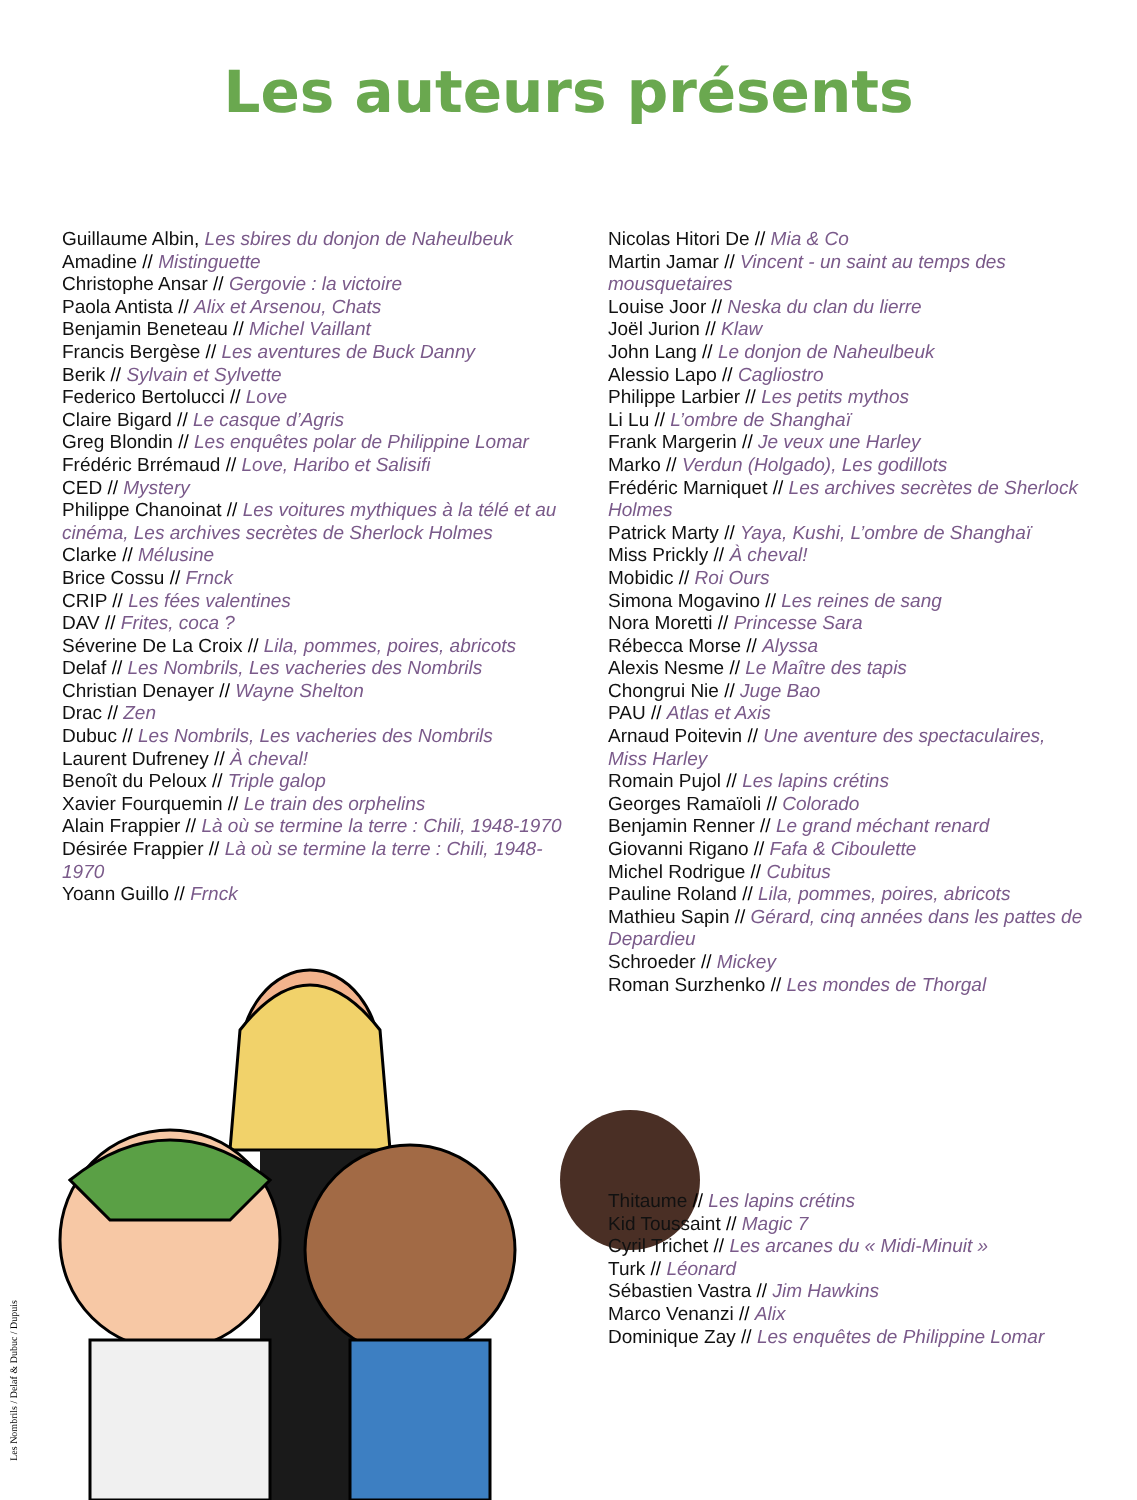Les auteurs présents
Guillaume Albin, Les sbires du donjon de Naheulbeuk
Amadine // Mistinguette
Christophe Ansar // Gergovie : la victoire
Paola Antista // Alix et Arsenou, Chats
Benjamin Beneteau // Michel Vaillant
Francis Bergèse // Les aventures de Buck Danny
Berik // Sylvain et Sylvette
Federico Bertolucci // Love
Claire Bigard // Le casque d’Agris
Greg Blondin // Les enquêtes polar de Philippine Lomar
Frédéric Brrémaud // Love, Haribo et Salisifi
CED // Mystery
Philippe Chanoinat // Les voitures mythiques à la télé et au cinéma, Les archives secrètes de Sherlock Holmes
Clarke // Mélusine
Brice Cossu // Frnck
CRIP // Les fées valentines
DAV // Frites, coca ?
Séverine De La Croix // Lila, pommes, poires, abricots
Delaf // Les Nombrils, Les vacheries des Nombrils
Christian Denayer // Wayne Shelton
Drac // Zen
Dubuc // Les Nombrils, Les vacheries des Nombrils
Laurent Dufreney // À cheval!
Benoît du Peloux // Triple galop
Xavier Fourquemin // Le train des orphelins
Alain Frappier // Là où se termine la terre : Chili, 1948-1970
Désirée Frappier // Là où se termine la terre : Chili, 1948-1970
Yoann Guillo // Frnck
Nicolas Hitori De // Mia & Co
Martin Jamar // Vincent - un saint au temps des mousquetaires
Louise Joor // Neska du clan du lierre
Joël Jurion // Klaw
John Lang // Le donjon de Naheulbeuk
Alessio Lapo // Cagliostro
Philippe Larbier // Les petits mythos
Li Lu // L’ombre de Shanghaï
Frank Margerin // Je veux une Harley
Marko // Verdun (Holgado), Les godillots
Frédéric Marniquet // Les archives secrètes de Sherlock Holmes
Patrick Marty // Yaya, Kushi, L’ombre de Shanghaï
Miss Prickly // À cheval!
Mobidic // Roi Ours
Simona Mogavino // Les reines de sang
Nora Moretti // Princesse Sara
Rébecca Morse // Alyssa
Alexis Nesme // Le Maître des tapis
Chongrui Nie // Juge Bao
PAU // Atlas et Axis
Arnaud Poitevin // Une aventure des spectaculaires, Miss Harley
Romain Pujol // Les lapins crétins
Georges Ramaïoli // Colorado
Benjamin Renner // Le grand méchant renard
Giovanni Rigano // Fafa & Ciboulette
Michel Rodrigue // Cubitus
Pauline Roland // Lila, pommes, poires, abricots
Mathieu Sapin // Gérard, cinq années dans les pattes de Depardieu
Schroeder // Mickey
Roman Surzhenko // Les mondes de Thorgal
Les Nombrils / Delaf & Dubuc / Dupuis
Thitaume // Les lapins crétins
Kid Toussaint // Magic 7
Cyril Trichet // Les arcanes du « Midi-Minuit »
Turk // Léonard
Sébastien Vastra // Jim Hawkins
Marco Venanzi // Alix
Dominique Zay // Les enquêtes de Philippine Lomar